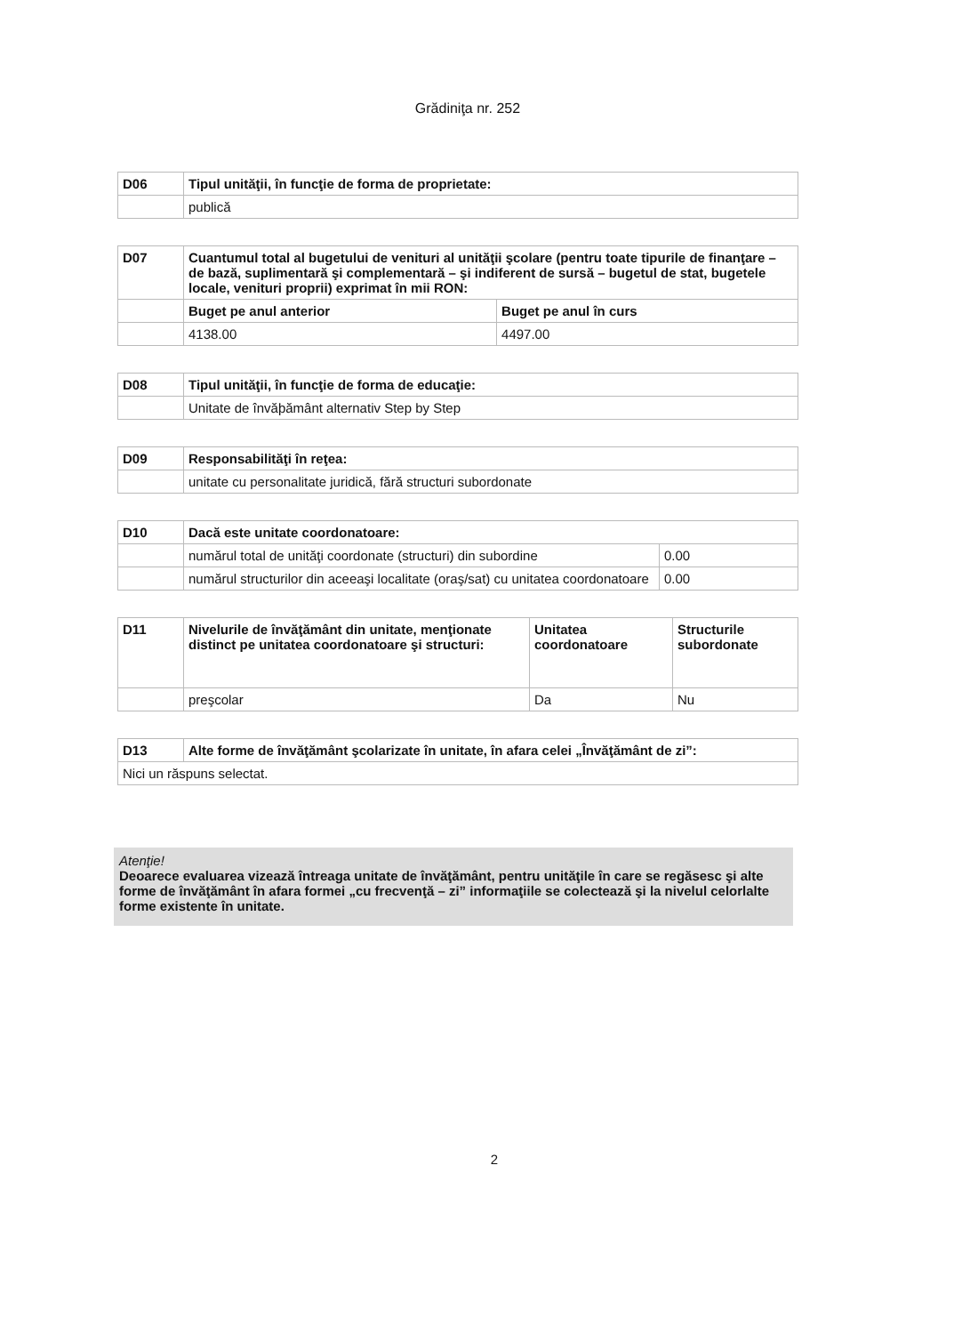Grădiniţa nr. 252
| D06 | Tipul unităţii, în funcţie de forma de proprietate: |
| | publică |
| D07 | Cuantumul total al bugetului de venituri al unităţii şcolare (pentru toate tipurile de finanţare – de bază, suplimentară şi complementară – şi indiferent de sursă – bugetul de stat, bugetele locale, venituri proprii) exprimat în mii RON: | |
| | Buget pe anul anterior | Buget pe anul în curs |
| | 4138.00 | 4497.00 |
| D08 | Tipul unităţii, în funcţie de forma de educaţie: |
| | Unitate de învăþământ alternativ Step by Step |
| D09 | Responsabilităţi în reţea: |
| | unitate cu personalitate juridică, fără structuri subordonate |
| D10 | Dacă este unitate coordonatoare: | |
| | numărul total de unităţi coordonate (structuri) din subordine | 0.00 |
| | numărul structurilor din aceeaşi localitate (oraş/sat) cu unitatea coordonatoare | 0.00 |
| D11 | Nivelurile de învăţământ din unitate, menţionate distinct pe unitatea coordonatoare şi structuri: | Unitatea coordonatoare | Structurile subordonate |
| | preşcolar | Da | Nu |
| D13 | Alte forme de învăţământ şcolarizate în unitate, în afara celei „Învăţământ de zi”: |
| Nici un răspuns selectat. | |
Atenţie!
Deoarece evaluarea vizează întreaga unitate de învăţământ, pentru unităţile în care se regăsesc şi alte forme de învăţământ în afara formei „cu frecvenţă – zi” informaţiile se colectează şi la nivelul celorlalte forme existente în unitate.
2